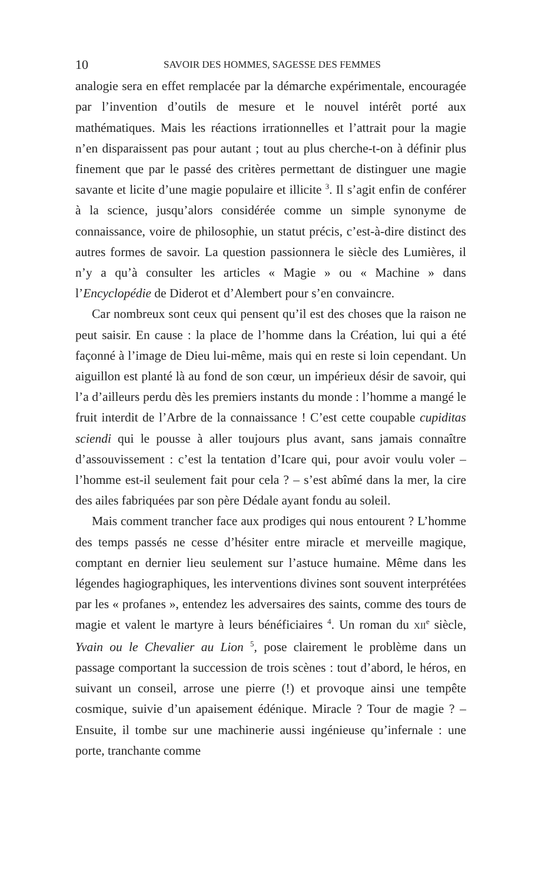10 SAVOIR DES HOMMES, SAGESSE DES FEMMES
analogie sera en effet remplacée par la démarche expérimentale, encouragée par l’invention d’outils de mesure et le nouvel intérêt porté aux mathématiques. Mais les réactions irrationnelles et l’attrait pour la magie n’en disparaissent pas pour autant ; tout au plus cherche-t-on à définir plus finement que par le passé des critères permettant de distinguer une magie savante et licite d’une magie populaire et illicite <sup>3</sup>. Il s’agit enfin de conférer à la science, jusqu’alors considérée comme un simple synonyme de connaissance, voire de philosophie, un statut précis, c’est-à-dire distinct des autres formes de savoir. La question passionnera le siècle des Lumières, il n’y a qu’à consulter les articles « Magie » ou « Machine » dans l’Encyclopédie de Diderot et d’Alembert pour s’en convaincre.
Car nombreux sont ceux qui pensent qu’il est des choses que la raison ne peut saisir. En cause : la place de l’homme dans la Création, lui qui a été façonné à l’image de Dieu lui-même, mais qui en reste si loin cependant. Un aiguillon est planté là au fond de son cœur, un impérieux désir de savoir, qui l’a d’ailleurs perdu dès les premiers instants du monde : l’homme a mangé le fruit interdit de l’Arbre de la connaissance ! C’est cette coupable cupiditas sciendi qui le pousse à aller toujours plus avant, sans jamais connaître d’assouvissement : c’est la tentation d’Icare qui, pour avoir voulu voler – l’homme est-il seulement fait pour cela ? – s’est abîmé dans la mer, la cire des ailes fabriquées par son père Dédale ayant fondu au soleil.
Mais comment trancher face aux prodiges qui nous entourent ? L’homme des temps passés ne cesse d’hésiter entre miracle et merveille magique, comptant en dernier lieu seulement sur l’astuce humaine. Même dans les légendes hagiographiques, les interventions divines sont souvent interprétées par les « profanes », entendez les adversaires des saints, comme des tours de magie et valent le martyre à leurs bénéficiaires <sup>4</sup>. Un roman du XII<sup>e</sup> siècle, Yvain ou le Chevalier au Lion <sup>5</sup>, pose clairement le problème dans un passage comportant la succession de trois scènes : tout d’abord, le héros, en suivant un conseil, arrose une pierre (!) et provoque ainsi une tempête cosmique, suivie d’un apaisement édénique. Miracle ? Tour de magie ? – Ensuite, il tombe sur une machinerie aussi ingénieuse qu’infernale : une porte, tranchante comme